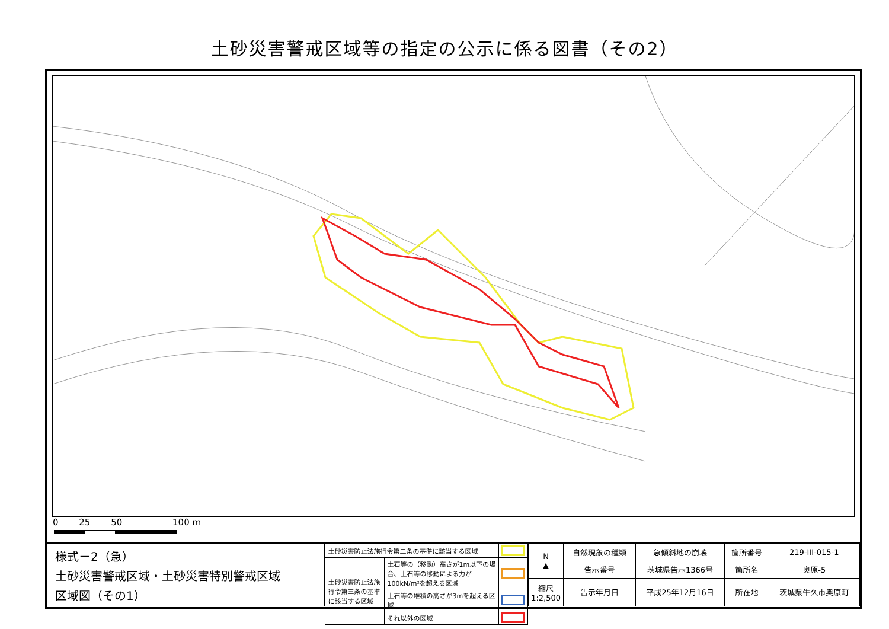土砂災害警戒区域等の指定の公示に係る図書（その2）
0 25 50 100 m
様式－2（急）
土砂災害警戒区域・土砂災害特別警戒区域
区域図（その1）
| 土砂災害防止法施行令第二条の基準に該当する区域 | | |
| 土砂災害防止法施行令第三条の基準に該当する区域 | 土石等の（移動）高さが1m以下の場合、土石等の移動による力が100kN/m²を超える区域 | |
| | 土石等の堆積の高さが3mを超える区域 | |
| | それ以外の区域 | |
| N ▲ | 自然現象の種類 | 急傾斜地の崩壊 | 箇所番号 | 219-III-015-1 |
| | 告示番号 | 茨城県告示1366号 | 箇所名 | 奥原-5 |
| 縮尺 1:2,500 | 告示年月日 | 平成25年12月16日 | 所在地 | 茨城県牛久市奥原町 |